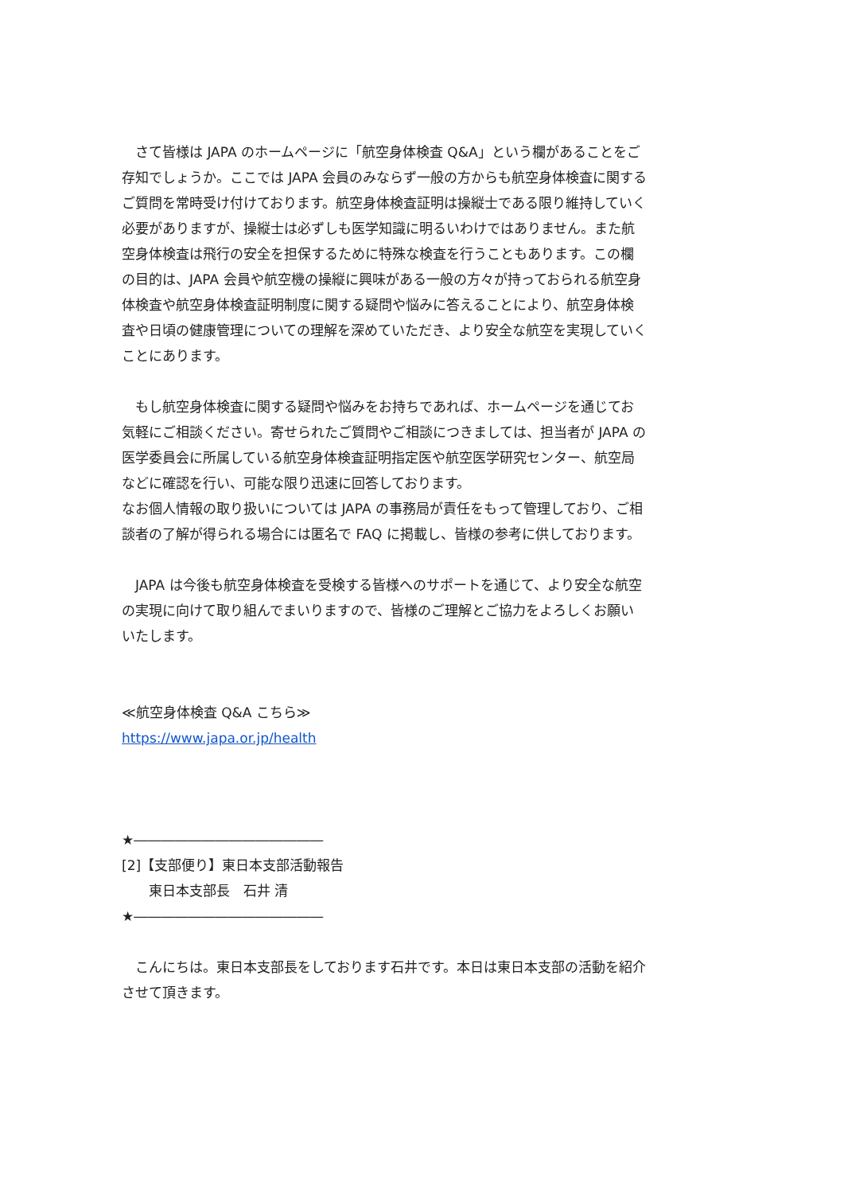さて皆様は JAPA のホームページに「航空身体検査 Q&A」という欄があることをご存知でしょうか。ここでは JAPA 会員のみならず一般の方からも航空身体検査に関するご質問を常時受け付けております。航空身体検査証明は操縦士である限り維持していく必要がありますが、操縦士は必ずしも医学知識に明るいわけではありません。また航空身体検査は飛行の安全を担保するために特殊な検査を行うこともあります。この欄の目的は、JAPA 会員や航空機の操縦に興味がある一般の方々が持っておられる航空身体検査や航空身体検査証明制度に関する疑問や悩みに答えることにより、航空身体検査や日頃の健康管理についての理解を深めていただき、より安全な航空を実現していくことにあります。
　もし航空身体検査に関する疑問や悩みをお持ちであれば、ホームページを通じてお気軽にご相談ください。寄せられたご質問やご相談につきましては、担当者が JAPA の医学委員会に所属している航空身体検査証明指定医や航空医学研究センター、航空局などに確認を行い、可能な限り迅速に回答しております。
なお個人情報の取り扱いについては JAPA の事務局が責任をもって管理しており、ご相談者の了解が得られる場合には匿名で FAQ に掲載し、皆様の参考に供しております。
　JAPA は今後も航空身体検査を受検する皆様へのサポートを通じて、より安全な航空の実現に向けて取り組んでまいりますので、皆様のご理解とご協力をよろしくお願いいたします。
≪航空身体検査 Q&A こちら≫
https://www.japa.or.jp/health
★――――――――――――――
[2]【支部便り】東日本支部活動報告
　　東日本支部長　石井 清
★――――――――――――――
　こんにちは。東日本支部長をしております石井です。本日は東日本支部の活動を紹介させて頂きます。